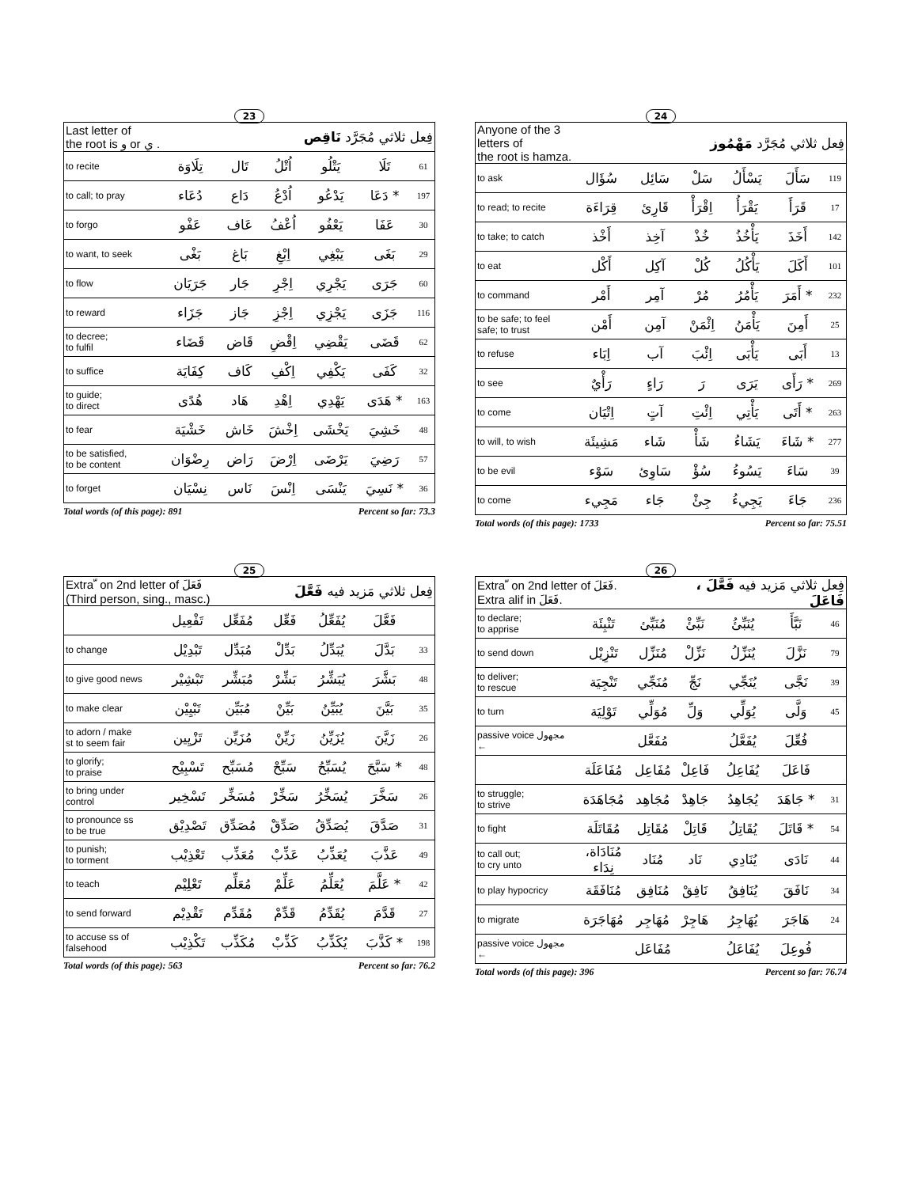23
| Last letter of the root is و or ي . | فِعل ثلاثي مُجَرَّد نَاقِص | | | | | |
| to recite | تِلَاوَة | تَال | اُتْلُ | يَتْلُو | تَلَا | 61 |
| to call; to pray | دُعَاء | دَاع | اُدْعُ | يَدْعُو | دَعَا * | 197 |
| to forgo | عَفْو | عَاف | اُعْفُ | يَعْفُو | عَفَا | 30 |
| to want, to seek | بَغْى | بَاغ | اِبْغِ | يَبْغِي | بَغَى | 29 |
| to flow | جَرَيَان | جَار | اِجْرِ | يَجْرِي | جَرَى | 60 |
| to reward | جَزَاء | جَاز | اِجْزِ | يَجْزِي | جَزَى | 116 |
| to decree; to fulfil | قَضَاء | قَاض | اِقْضِ | يَقْضِي | قَضَى | 62 |
| to suffice | كِفَايَة | كَاف | اِكْفِ | يَكْفِي | كَفَى | 32 |
| to guide; to direct | هُدًى | هَاد | اِهْدِ | يَهْدِي | هَدَى * | 163 |
| to fear | خَشْيَة | خَاش | اِخْشَ | يَخْشَى | خَشِيَ | 48 |
| to be satisfied, to be content | رِضْوَان | رَاض | اِرْضَ | يَرْضَى | رَضِيَ | 57 |
| to forget | نِسْيَان | نَاس | اِنْسَ | يَنْسَى | نَسِيَ * | 36 |
Total words (of this page): 891 Percent so far: 73.3
24
| Anyone of the 3 letters of the root is hamza. | فِعل ثلاثي مُجَرَّد مَهْمُوز | | | | | |
| to ask | سُؤَال | سَائِل | سَلْ | يَسْأَلُ | سَأَلَ | 119 |
| to read; to recite | قِرَاءَة | قَارِئ | اِقْرَأْ | يَقْرَأُ | قَرَأَ | 17 |
| to take; to catch | أَخْذ | آخِذ | خُذْ | يَأْخُذُ | أَخَذَ | 142 |
| to eat | أَكْل | آكِل | كُلْ | يَأْكُلُ | أَكَلَ | 101 |
| to command | أَمْر | آمِر | مُرْ | يَأْمُرُ | أَمَرَ * | 232 |
| to be safe; to feel safe; to trust | أَمْن | آمِن | اِئْمَنْ | يَأْمَنُ | أَمِنَ | 25 |
| to refuse | اِبَاء | آب | اِئْبَ | يَأْبَى | أَبَى | 13 |
| to see | رَأْيٌ | رَاءٍ | رَ | يَرَى | رَأَى * | 269 |
| to come | اِتْيَان | آتٍ | اِئْتِ | يَأْتِي | أَتَى * | 263 |
| to will, to wish | مَشِيئَة | شَاء | شَأْ | يَشَاءُ | شَاءَ * | 277 |
| to be evil | سَوْء | سَاوِئ | سُؤْ | يَسُوءُ | سَاءَ | 39 |
| to come | مَجِيء | جَاء | جِئْ | يَجِيءُ | جَاءَ | 236 |
Total words (of this page): 1733 Percent so far: 75.51
25
| Extra ّ on 2nd letter of فَعَلَ (Third person, sing., masc.) | | | فِعل ثلاثي مَزيد فيه فَعَّلَ | | | |
| | تَفْعِيل | مُفَعِّل | فَعِّل | يُفَعِّلُ | فَعَّلَ | |
| to change | تَبْدِيْل | مُبَدِّل | بَدِّلْ | يُبَدِّلُ | بَدَّلَ | 33 |
| to give good news | تَبْشِيْر | مُبَشِّر | بَشِّرْ | يُبَشِّرُ | بَشَّرَ | 48 |
| to make clear | تَبْيِيْن | مُبَيِّن | بَيِّنْ | يُبَيِّنُ | بَيَّنَ | 35 |
| to adorn / make st to seem fair | تَزْيِين | مُزَيِّن | زَيِّنْ | يُزَيِّنُ | زَيَّنَ | 26 |
| to glorify; to praise | تَسْبِيْح | مُسَبِّح | سَبِّحْ | يُسَبِّحُ | سَبَّحَ * | 48 |
| to bring under control | تَسْخِير | مُسَخِّر | سَخِّرْ | يُسَخِّرُ | سَخَّرَ | 26 |
| to pronounce ss to be true | تَصْدِيْق | مُصَدِّق | صَدِّقْ | يُصَدِّقُ | صَدَّقَ | 31 |
| to punish; to torment | تَعْذِيْب | مُعَذِّب | عَذِّبْ | يُعَذِّبُ | عَذَّبَ | 49 |
| to teach | تَعْلِيْم | مُعَلِّم | عَلِّمْ | يُعَلِّمُ | عَلَّمَ * | 42 |
| to send forward | تَقْدِيْم | مُقَدِّم | قَدِّمْ | يُقَدِّمُ | قَدَّمَ | 27 |
| to accuse ss of falsehood | تَكْذِيْب | مُكَذِّب | كَذِّبْ | يُكَذِّبُ | كَذَّبَ * | 198 |
Total words (of this page): 563 Percent so far: 76.2
26
| Extra ّ on 2nd letter of فَعَلَ. Extra alif in فَعَلَ. | | | فِعل ثلاثي مَزيد فيه فَعَّلَ ، فَاعَلَ | | | |
| to declare; to apprise | تَنْبِئَة | مُنَبِّئ | نَبِّئْ | يُنَبِّئُ | نَبَّأَ | 46 |
| to send down | تَنْزِيْل | مُنَزِّل | نَزِّلْ | يُنَزِّلُ | نَزَّلَ | 79 |
| to deliver; to rescue | تَنْجِيَة | مُنَجِّي | نَجِّ | يُنَجِّي | نَجَّى | 39 |
| to turn | تَوْلِيَة | مُوَلِّي | وَلِّ | يُوَلِّي | وَلَّى | 45 |
| passive voice مجهول ← | | مُفَعَّل | | يُفَعَّلُ | فُعِّلَ | |
| | مُفَاعَلَة | مُفَاعِل | فَاعِلْ | يُفَاعِلُ | فَاعَلَ | |
| to struggle; to strive | مُجَاهَدَة | مُجَاهِد | جَاهِدْ | يُجَاهِدُ | جَاهَدَ * | 31 |
| to fight | مُقَاتَلَة | مُقَاتِل | قَاتِلْ | يُقَاتِلُ | قَاتَلَ * | 54 |
| to call out; to cry unto | مُنَادَاة، نِدَاء | مُنَاد | نَاد | يُنَادِي | نَادَى | 44 |
| to play hypocricy | مُنَافَقَة | مُنَافِق | نَافِقْ | يُنَافِقُ | نَافَقَ | 34 |
| to migrate | مُهَاجَرَة | مُهَاجِر | هَاجِرْ | يُهَاجِرُ | هَاجَرَ | 24 |
| passive voice مجهول ← | | مُفَاعَل | | يُفَاعَلُ | فُوعِلَ | |
Total words (of this page): 396 Percent so far: 76.74